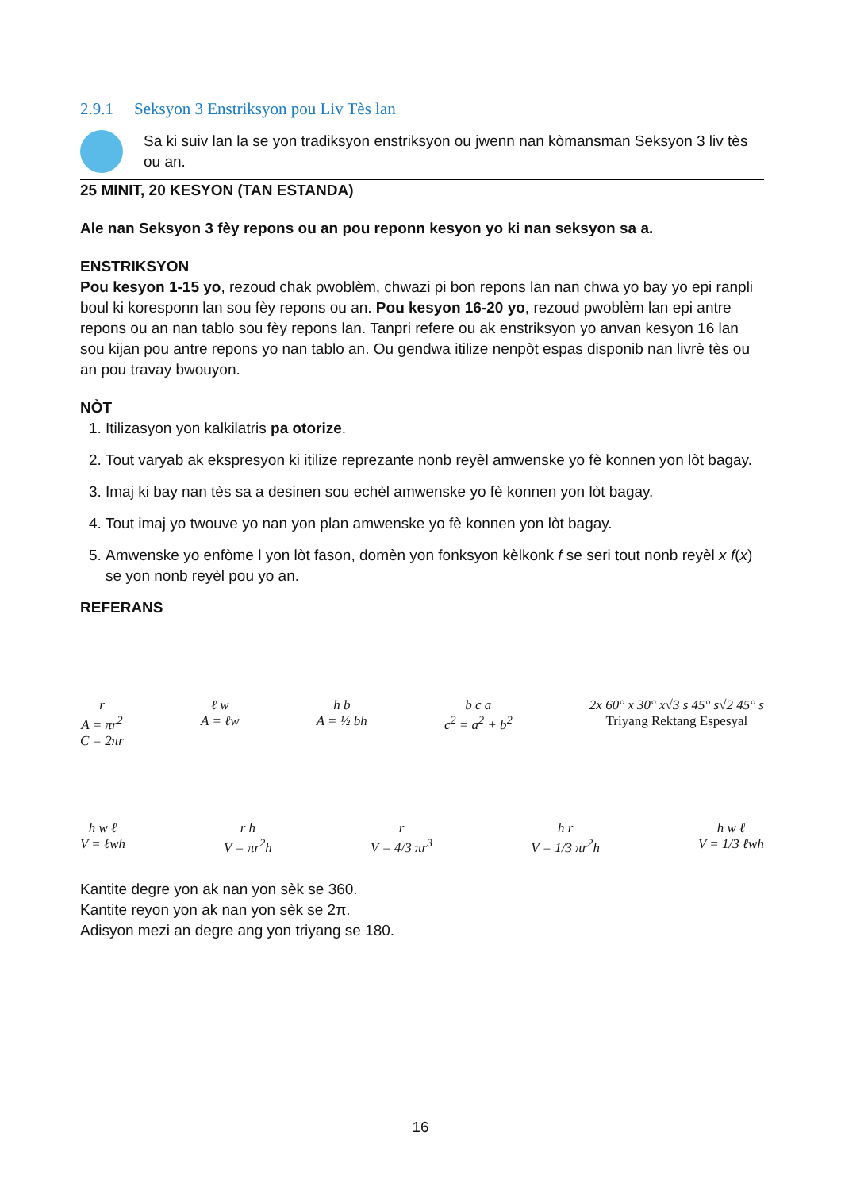2.9.1 Seksyon 3 Enstriksyon pou Liv Tès lan
Sa ki suiv lan la se yon tradiksyon enstriksyon ou jwenn nan kòmansman Seksyon 3 liv tès ou an.
25 MINIT, 20 KESYON (TAN ESTANDA)
Ale nan Seksyon 3 fèy repons ou an pou reponn kesyon yo ki nan seksyon sa a.
ENSTRIKSYON
Pou kesyon 1-15 yo, rezoud chak pwoblèm, chwazi pi bon repons lan nan chwa yo bay yo epi ranpli boul ki koresponn lan sou fèy repons ou an. Pou kesyon 16-20 yo, rezoud pwoblèm lan epi antre repons ou an nan tablo sou fèy repons lan. Tanpri refere ou ak enstriksyon yo anvan kesyon 16 lan sou kijan pou antre repons yo nan tablo an. Ou gendwa itilize nenpòt espas disponib nan livrè tès ou an pou travay bwouyon.
NÒT
1. Itilizasyon yon kalkilatris pa otorize.
2. Tout varyab ak ekspresyon ki itilize reprezante nonb reyèl amwenske yo fè konnen yon lòt bagay.
3. Imaj ki bay nan tès sa a desinen sou echèl amwenske yo fè konnen yon lòt bagay.
4. Tout imaj yo twouve yo nan yon plan amwenske yo fè konnen yon lòt bagay.
5. Amwenske yo enfòme l yon lòt fason, domèn yon fonksyon kèlkonk f se seri tout nonb reyèl x f(x) se yon nonb reyèl pou yo an.
REFERANS
r
A = πr<sup>2</sup>
C = 2πr
ℓ w
A = ℓw
h b
A = ½ bh
b c a
c<sup>2</sup> = a<sup>2</sup> + b<sup>2</sup>
2x 60° x 30° x√3 s 45° s√2 45° s
Triyang Rektang Espesyal
h w ℓ
V = ℓwh
r h
V = πr<sup>2</sup>h
r
V = 4/3 πr<sup>3</sup>
h r
V = 1/3 πr<sup>2</sup>h
h w ℓ
V = 1/3 ℓwh
Kantite degre yon ak nan yon sèk se 360.
Kantite reyon yon ak nan yon sèk se 2π.
Adisyon mezi an degre ang yon triyang se 180.
16